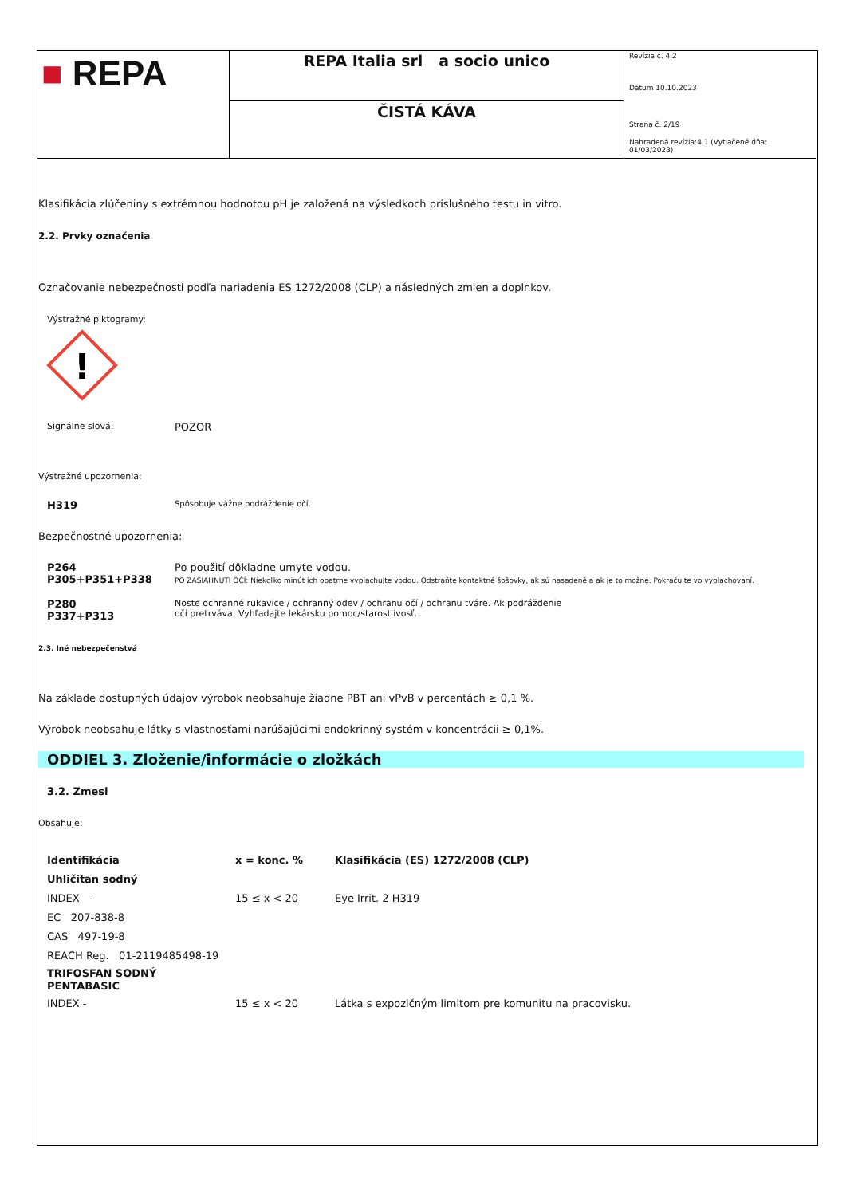■ REPA
REPA Italia srl a socio unico
ČISTÁ KÁVA
Revízia č. 4.2
Dátum 10.10.2023
Strana č. 2/19
Nahradená revízia:4.1 (Vytlačené dňa: 01/03/2023)
Klasifikácia zlúčeniny s extrémnou hodnotou pH je založená na výsledkoch príslušného testu in vitro.
2.2. Prvky označenia
Označovanie nebezpečnosti podľa nariadenia ES 1272/2008 (CLP) a následných zmien a doplnkov.
Výstražné piktogramy:
!
| Signálne slová: | POZOR |
Výstražné upozornenia:
| H319 | Spôsobuje vážne podráždenie očí. |
Bezpečnostné upozornenia:
| P264 P305+P351+P338 | Po použití dôkladne umyte vodou. PO ZASIAHNUTÍ OČÍ: Niekoľko minút ich opatrne vyplachujte vodou. Odstráňte kontaktné šošovky, ak sú nasadené a ak je to možné. Pokračujte vo vyplachovaní. |
| P280 P337+P313 | Noste ochranné rukavice / ochranný odev / ochranu očí / ochranu tváre. Ak podráždenie očí pretrváva: Vyhľadajte lekársku pomoc/starostlivosť. |
2.3. Iné nebezpečenstvá
Na základe dostupných údajov výrobok neobsahuje žiadne PBT ani vPvB v percentách ≥ 0,1 %.
Výrobok neobsahuje látky s vlastnosťami narúšajúcimi endokrinný systém v koncentrácii ≥ 0,1%.
ODDIEL 3. Zloženie/informácie o zložkách
3.2. Zmesi
Obsahuje:
| Identifikácia | x = konc. % | Klasifikácia (ES) 1272/2008 (CLP) |
| --- | --- | --- |
| Uhličitan sodný | | |
| INDEX - | 15 ≤ x < 20 | Eye Irrit. 2 H319 |
| EC 207-838-8 | | |
| CAS 497-19-8 | | |
| REACH Reg. 01-2119485498-19 | | |
| TRIFOSFAN SODNÝ PENTABASIC | | |
| INDEX - | 15 ≤ x < 20 | Látka s expozičným limitom pre komunitu na pracovisku. |